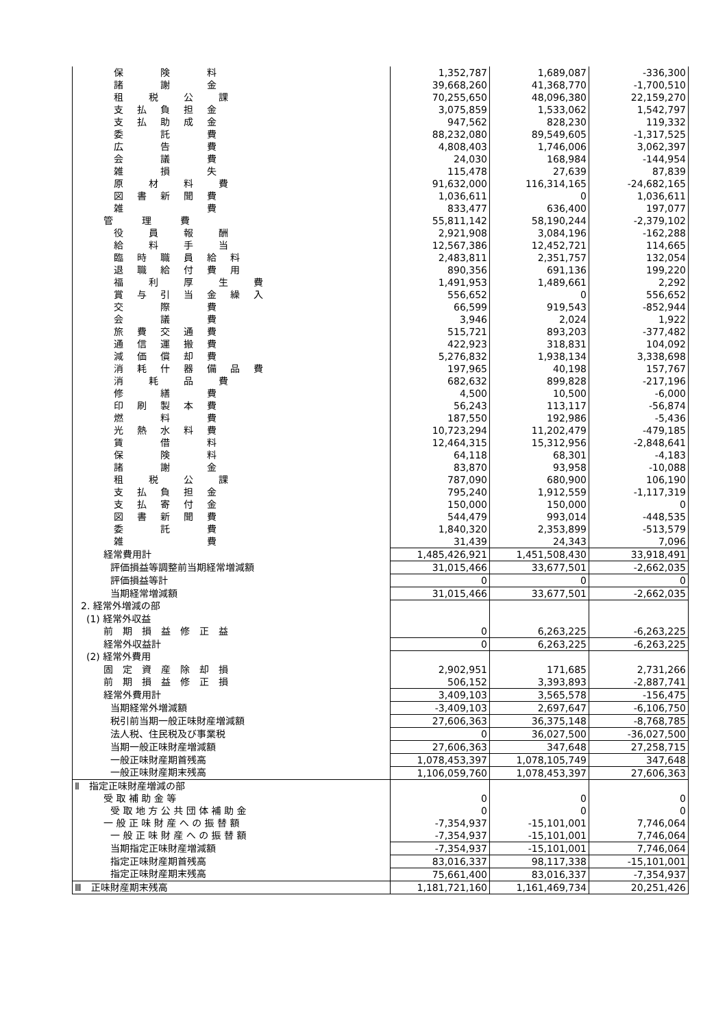| 保 険 料 | 1,352,787 | 1,689,087 | -336,300 |
| 諸 謝 金 | 39,668,260 | 41,368,770 | -1,700,510 |
| 租 税 公 課 | 70,255,650 | 48,096,380 | 22,159,270 |
| 支 払 負 担 金 | 3,075,859 | 1,533,062 | 1,542,797 |
| 支 払 助 成 金 | 947,562 | 828,230 | 119,332 |
| 委 託 費 | 88,232,080 | 89,549,605 | -1,317,525 |
| 広 告 費 | 4,808,403 | 1,746,006 | 3,062,397 |
| 会 議 費 | 24,030 | 168,984 | -144,954 |
| 雑 損 失 | 115,478 | 27,639 | 87,839 |
| 原 材 料 費 | 91,632,000 | 116,314,165 | -24,682,165 |
| 図 書 新 聞 費 | 1,036,611 | 0 | 1,036,611 |
| 雑 費 | 833,477 | 636,400 | 197,077 |
| 管 理 費 | 55,811,142 | 58,190,244 | -2,379,102 |
| 役 員 報 酬 | 2,921,908 | 3,084,196 | -162,288 |
| 給 料 手 当 | 12,567,386 | 12,452,721 | 114,665 |
| 臨 時 職 員 給 料 | 2,483,811 | 2,351,757 | 132,054 |
| 退 職 給 付 費 用 | 890,356 | 691,136 | 199,220 |
| 福 利 厚 生 費 | 1,491,953 | 1,489,661 | 2,292 |
| 賞 与 引 当 金 繰 入 | 556,652 | 0 | 556,652 |
| 交 際 費 | 66,599 | 919,543 | -852,944 |
| 会 議 費 | 3,946 | 2,024 | 1,922 |
| 旅 費 交 通 費 | 515,721 | 893,203 | -377,482 |
| 通 信 運 搬 費 | 422,923 | 318,831 | 104,092 |
| 減 価 償 却 費 | 5,276,832 | 1,938,134 | 3,338,698 |
| 消 耗 什 器 備 品 費 | 197,965 | 40,198 | 157,767 |
| 消 耗 品 費 | 682,632 | 899,828 | -217,196 |
| 修 繕 費 | 4,500 | 10,500 | -6,000 |
| 印 刷 製 本 費 | 56,243 | 113,117 | -56,874 |
| 燃 料 費 | 187,550 | 192,986 | -5,436 |
| 光 熱 水 料 費 | 10,723,294 | 11,202,479 | -479,185 |
| 賃 借 料 | 12,464,315 | 15,312,956 | -2,848,641 |
| 保 険 料 | 64,118 | 68,301 | -4,183 |
| 諸 謝 金 | 83,870 | 93,958 | -10,088 |
| 租 税 公 課 | 787,090 | 680,900 | 106,190 |
| 支 払 負 担 金 | 795,240 | 1,912,559 | -1,117,319 |
| 支 払 寄 付 金 | 150,000 | 150,000 | 0 |
| 図 書 新 聞 費 | 544,479 | 993,014 | -448,535 |
| 委 託 費 | 1,840,320 | 2,353,899 | -513,579 |
| 雑 費 | 31,439 | 24,343 | 7,096 |
| 経常費用計 | 1,485,426,921 | 1,451,508,430 | 33,918,491 |
| 評価損益等調整前当期経常増減額 | 31,015,466 | 33,677,501 | -2,662,035 |
| 評価損益等計 | 0 | 0 | 0 |
| 当期経常増減額 | 31,015,466 | 33,677,501 | -2,662,035 |
| 2. 経常外増減の部 | | | |
| (1) 経常外収益 | | | |
| 前 期 損 益 修 正 益 | 0 | 6,263,225 | -6,263,225 |
| 経常外収益計 | 0 | 6,263,225 | -6,263,225 |
| (2) 経常外費用 | | | |
| 固 定 資 産 除 却 損 | 2,902,951 | 171,685 | 2,731,266 |
| 前 期 損 益 修 正 損 | 506,152 | 3,393,893 | -2,887,741 |
| 経常外費用計 | 3,409,103 | 3,565,578 | -156,475 |
| 当期経常外増減額 | -3,409,103 | 2,697,647 | -6,106,750 |
| 税引前当期一般正味財産増減額 | 27,606,363 | 36,375,148 | -8,768,785 |
| 法人税、住民税及び事業税 | 0 | 36,027,500 | -36,027,500 |
| 当期一般正味財産増減額 | 27,606,363 | 347,648 | 27,258,715 |
| 一般正味財産期首残高 | 1,078,453,397 | 1,078,105,749 | 347,648 |
| 一般正味財産期末残高 | 1,106,059,760 | 1,078,453,397 | 27,606,363 |
| Ⅱ 指定正味財産増減の部 | | | |
| 受 取 補 助 金 等 | 0 | 0 | 0 |
| 受 取 地 方 公 共 団 体 補 助 金 | 0 | 0 | 0 |
| 一 般 正 味 財 産 へ の 振 替 額 | -7,354,937 | -15,101,001 | 7,746,064 |
| 一 般 正 味 財 産 へ の 振 替 額 | -7,354,937 | -15,101,001 | 7,746,064 |
| 当期指定正味財産増減額 | -7,354,937 | -15,101,001 | 7,746,064 |
| 指定正味財産期首残高 | 83,016,337 | 98,117,338 | -15,101,001 |
| 指定正味財産期末残高 | 75,661,400 | 83,016,337 | -7,354,937 |
| Ⅲ 正味財産期末残高 | 1,181,721,160 | 1,161,469,734 | 20,251,426 |